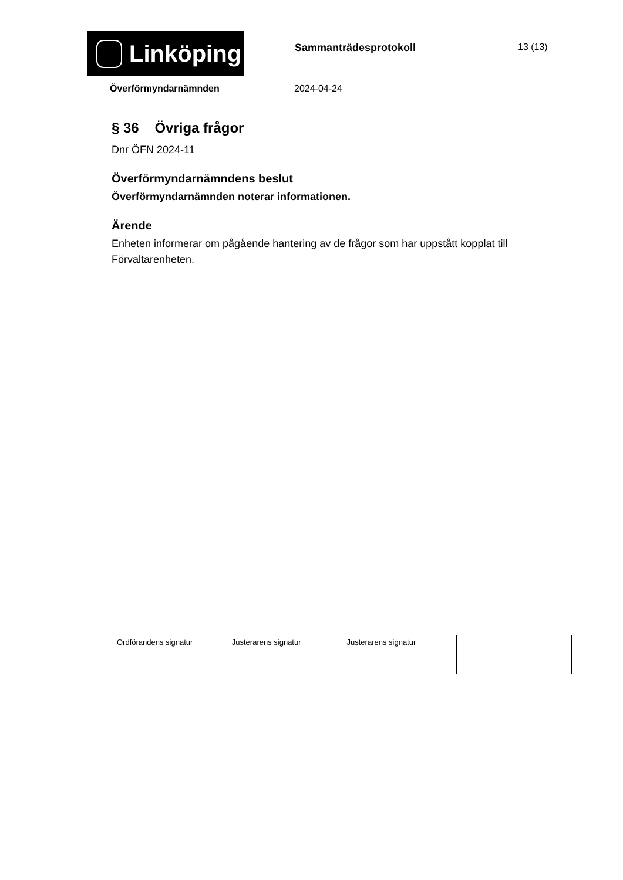Linköping
Sammanträdesprotokoll 13 (13)
Överförmyndarnämnden 2024-04-24
§ 36 Övriga frågor
Dnr ÖFN 2024-11
Överförmyndarnämndens beslut
Överförmyndarnämnden noterar informationen.
Ärende
Enheten informerar om pågående hantering av de frågor som har uppstått kopplat till Förvaltarenheten.
| Ordförandens signatur | Justerarens signatur | Justerarens signatur | |